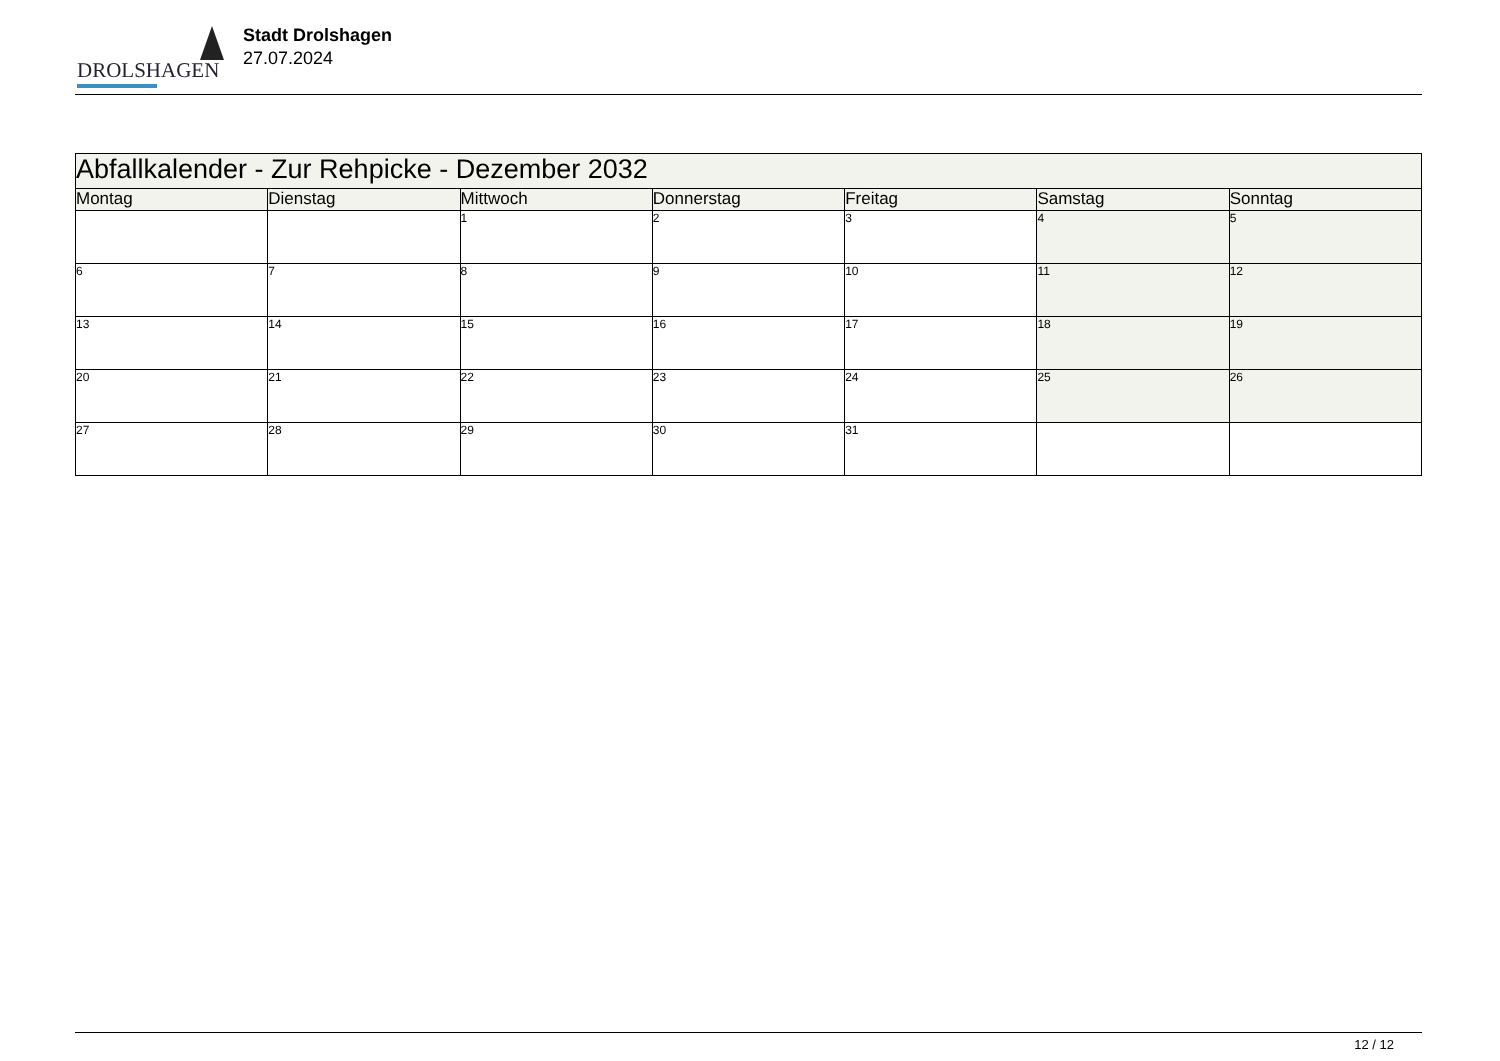DROLSHAGEN
Stadt Drolshagen
27.07.2024
| Abfallkalender - Zur Rehpicke - Dezember 2032 | | | | | | |
| --- | --- | --- | --- | --- | --- | --- |
| Montag | Dienstag | Mittwoch | Donnerstag | Freitag | Samstag | Sonntag |
| | | 1 | 2 | 3 | 4 | 5 |
| 6 | 7 | 8 | 9 | 10 | 11 | 12 |
| 13 | 14 | 15 | 16 | 17 | 18 | 19 |
| 20 | 21 | 22 | 23 | 24 | 25 | 26 |
| 27 | 28 | 29 | 30 | 31 | | |
12 / 12